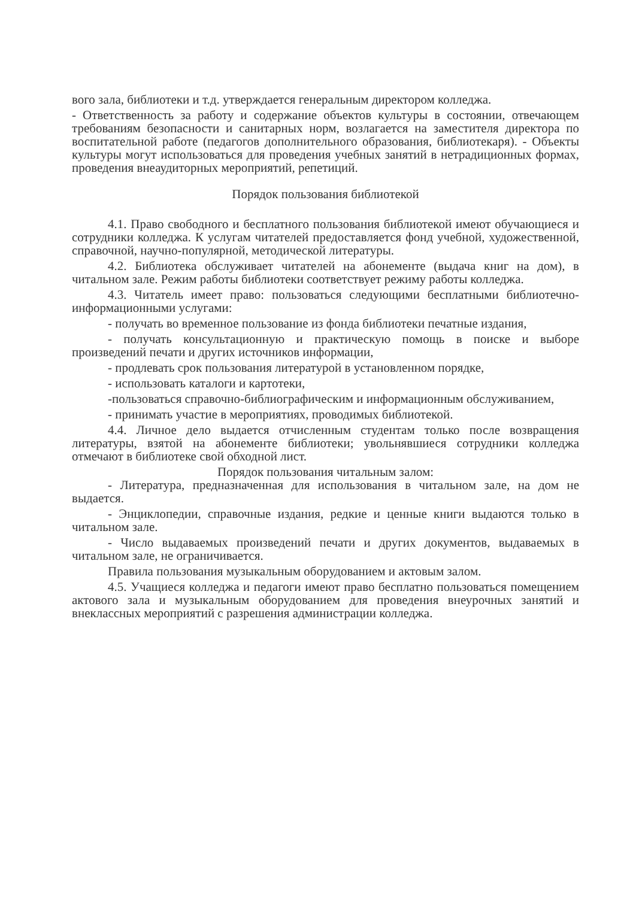вого зала, библиотеки и т.д. утверждается генеральным директором колледжа.
- Ответственность за работу и содержание объектов культуры в состоянии, отвечающем требованиям безопасности и санитарных норм, возлагается на заместителя директора по воспитательной работе (педагогов дополнительного образования, библиотекаря). - Объекты культуры могут использоваться для проведения учебных занятий в нетрадиционных формах, проведения внеаудиторных мероприятий, репетиций.
Порядок пользования библиотекой
4.1. Право свободного и бесплатного пользования библиотекой имеют обучающиеся и сотрудники колледжа. К услугам читателей предоставляется фонд учебной, художественной, справочной, научно-популярной, методической литературы.
4.2. Библиотека обслуживает читателей на абонементе (выдача книг на дом), в читальном зале. Режим работы библиотеки соответствует режиму работы колледжа.
4.3. Читатель имеет право: пользоваться следующими бесплатными библиотечно-информационными услугами:
- получать во временное пользование из фонда библиотеки печатные издания,
- получать консультационную и практическую помощь в поиске и выборе произведений печати и других источников информации,
- продлевать срок пользования литературой в установленном порядке,
- использовать каталоги и картотеки,
-пользоваться справочно-библиографическим и информационным обслуживанием,
- принимать участие в мероприятиях, проводимых библиотекой.
4.4. Личное дело выдается отчисленным студентам только после возвращения литературы, взятой на абонементе библиотеки; увольнявшиеся сотрудники колледжа отмечают в библиотеке свой обходной лист.
Порядок пользования читальным залом:
- Литература, предназначенная для использования в читальном зале, на дом не выдается.
- Энциклопедии, справочные издания, редкие и ценные книги выдаются только в читальном зале.
- Число выдаваемых произведений печати и других документов, выдаваемых в читальном зале, не ограничивается.
Правила пользования музыкальным оборудованием и актовым залом.
4.5. Учащиеся колледжа и педагоги имеют право бесплатно пользоваться помещением актового зала и музыкальным оборудованием для проведения внеурочных занятий и внеклассных мероприятий с разрешения администрации колледжа.